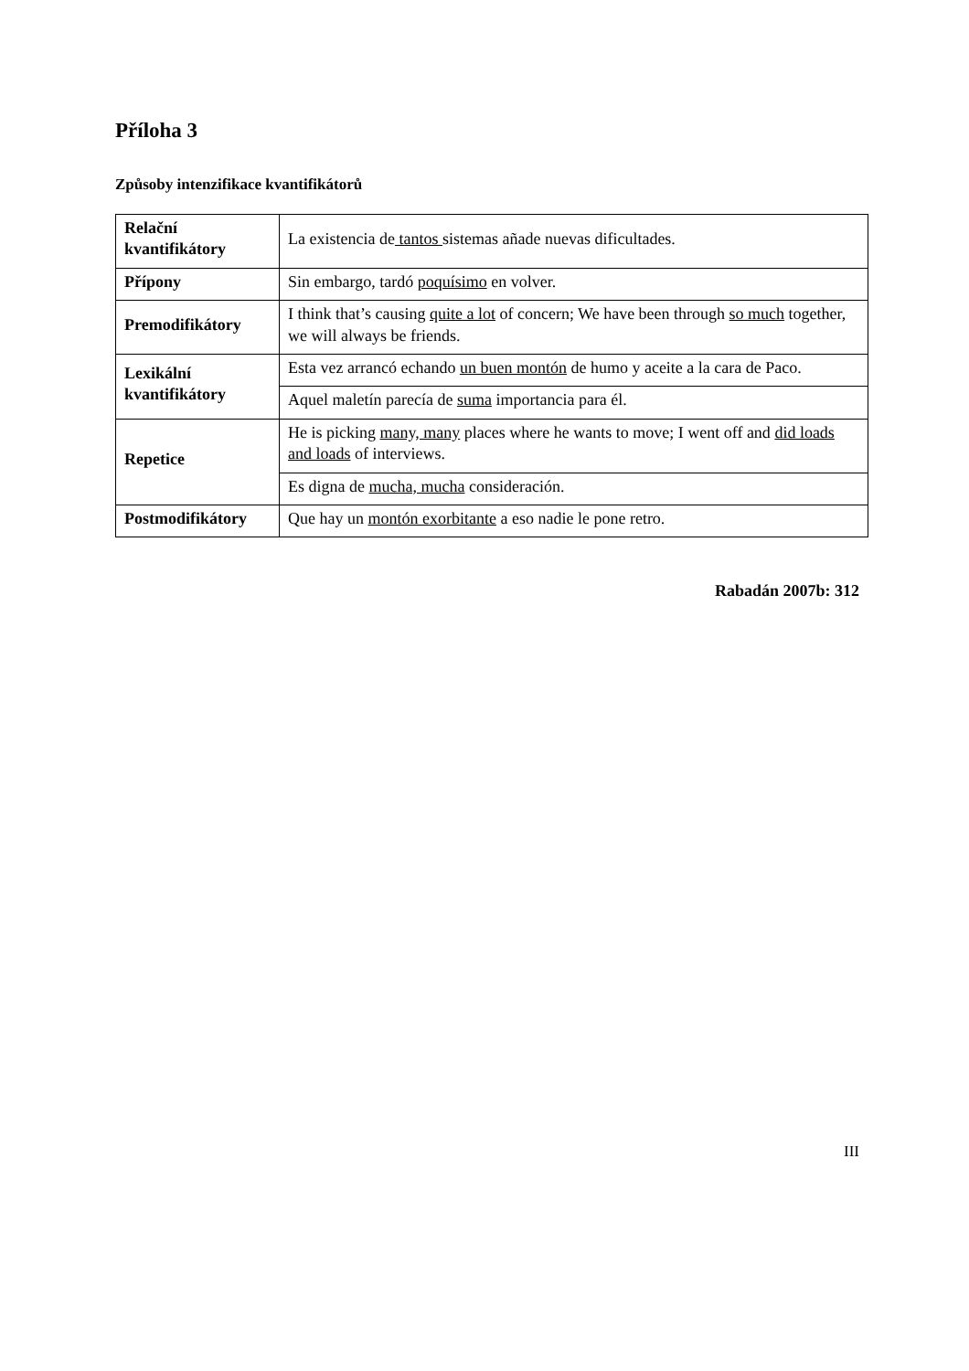Příloha 3
Způsoby intenzifikace kvantifikátorů
| Relační kvantifikátory | La existencia de tantos sistemas añade nuevas dificultades. |
| Přípony | Sin embargo, tardó poquísimo en volver. |
| Premodifikátory | I think that’s causing quite a lot of concern; We have been through so much together, we will always be friends. |
| Lexikální kvantifikátory | Esta vez arrancó echando un buen montón de humo y aceite a la cara de Paco. |
| | Aquel maletín parecía de suma importancia para él. |
| Repetice | He is picking many, many places where he wants to move; I went off and did loads and loads of interviews. |
| | Es digna de mucha, mucha consideración. |
| Postmodifikátory | Que hay un montón exorbitante a eso nadie le pone retro. |
Rabadán 2007b: 312
III